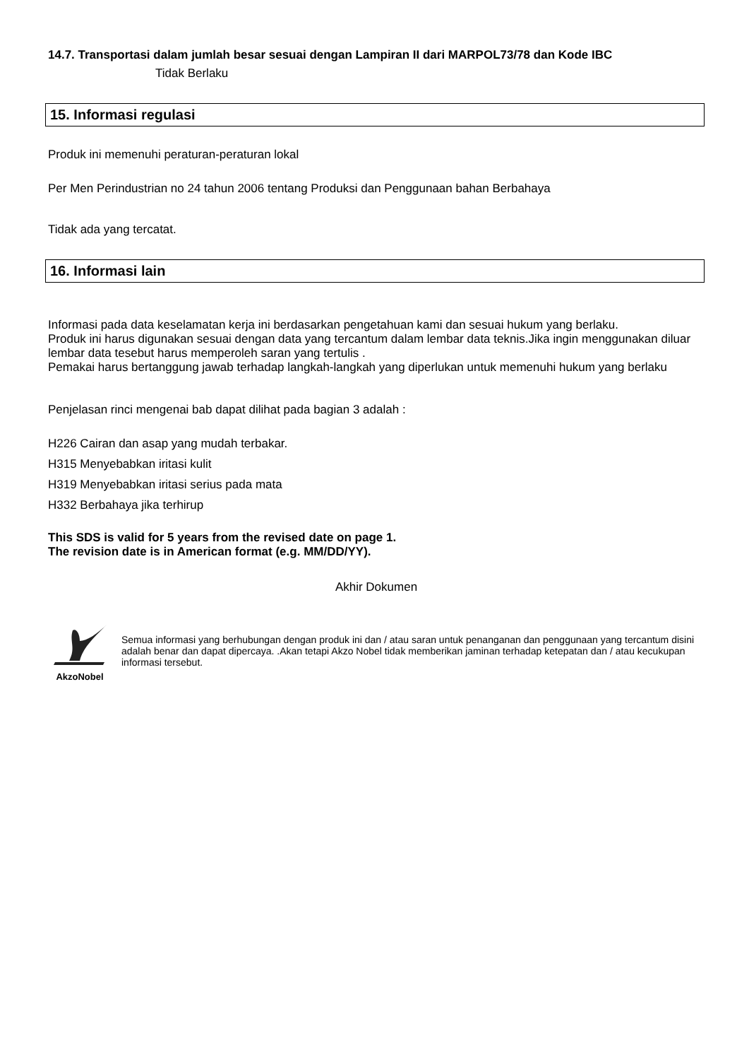14.7. Transportasi dalam jumlah besar sesuai dengan Lampiran II dari MARPOL73/78 dan Kode IBC
Tidak Berlaku
15. Informasi regulasi
Produk ini memenuhi peraturan-peraturan lokal
Per Men Perindustrian no 24 tahun 2006 tentang Produksi dan Penggunaan bahan Berbahaya
Tidak ada yang tercatat.
16. Informasi lain
Informasi pada data keselamatan kerja ini berdasarkan pengetahuan kami dan sesuai hukum yang berlaku.
Produk ini harus digunakan sesuai dengan data yang tercantum dalam lembar data teknis.Jika ingin menggunakan diluar lembar data tesebut harus memperoleh saran yang tertulis .
Pemakai harus bertanggung jawab terhadap langkah-langkah yang diperlukan untuk memenuhi hukum yang berlaku
Penjelasan rinci mengenai bab dapat dilihat pada bagian 3 adalah :
H226 Cairan dan asap yang mudah terbakar.
H315 Menyebabkan iritasi kulit
H319 Menyebabkan iritasi serius pada mata
H332 Berbahaya jika terhirup
This SDS is valid for 5 years from the revised date on page 1.
The revision date is in American format (e.g. MM/DD/YY).
Akhir Dokumen
AkzoNobel
Semua informasi yang berhubungan dengan produk ini dan / atau saran untuk penanganan dan penggunaan yang tercantum disini adalah benar dan dapat dipercaya. .Akan tetapi Akzo Nobel tidak memberikan jaminan terhadap ketepatan dan / atau kecukupan informasi tersebut.